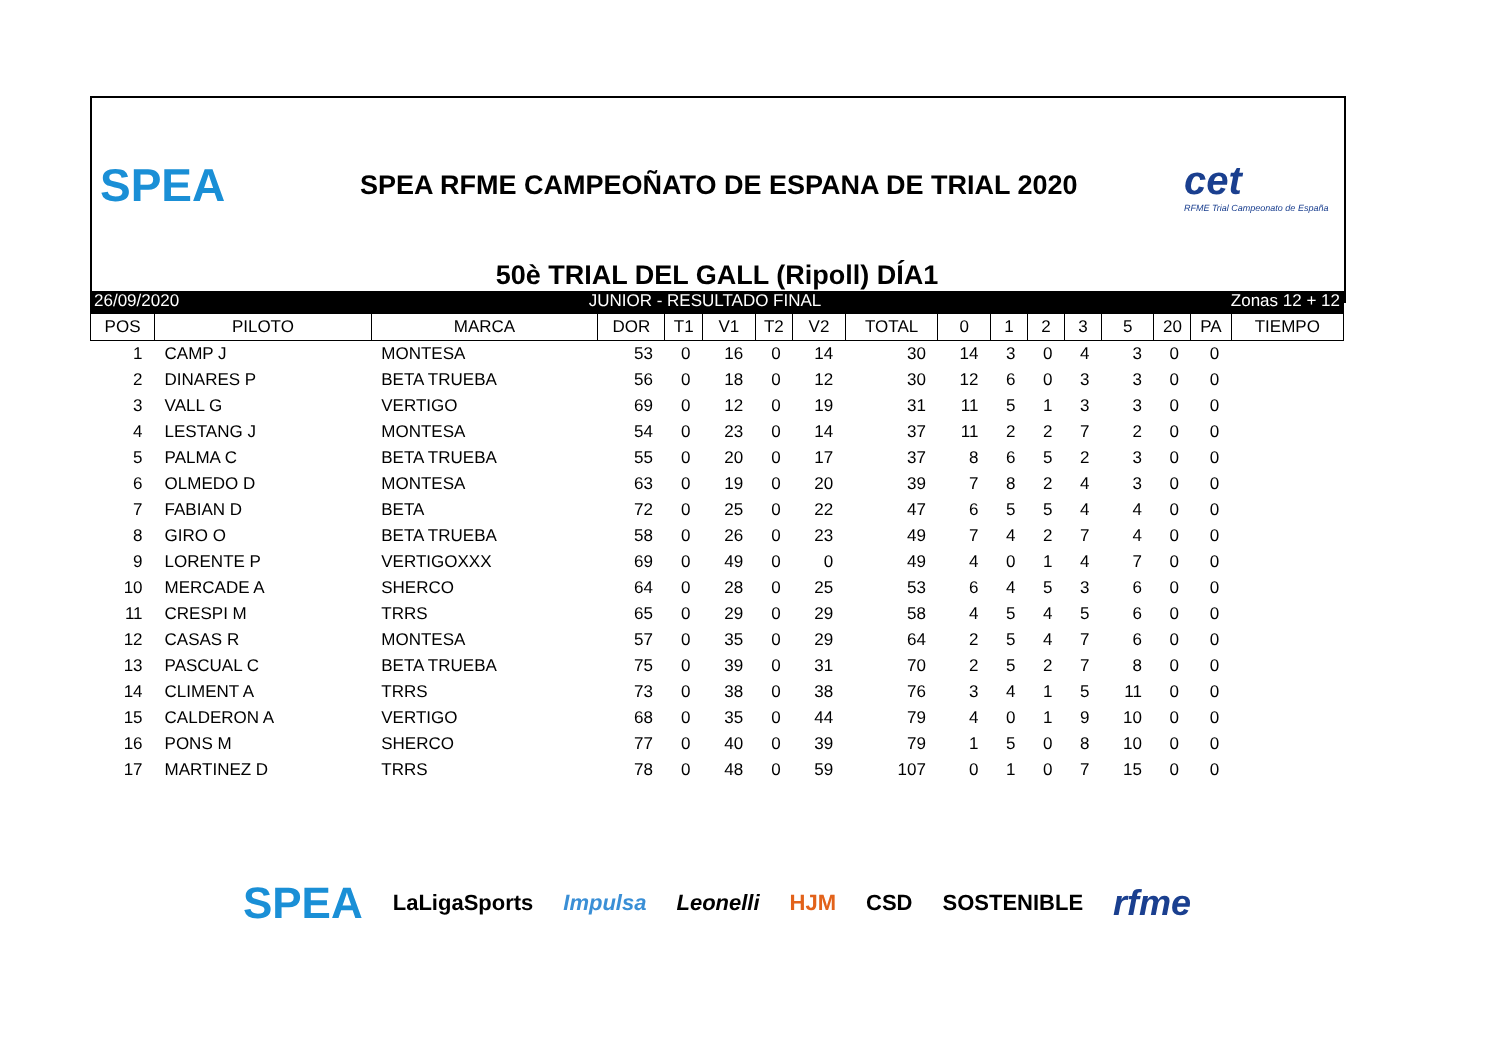SPEA
SPEA RFME CAMPEOÑATO DE ESPANA DE TRIAL 2020
cet
RFME Trial Campeonato de España
50è TRIAL DEL GALL (Ripoll) DÍA1
26/09/2020 JUNIOR - RESULTADO FINAL Zonas 12 + 12
| POS | PILOTO | MARCA | DOR | T1 | V1 | T2 | V2 | TOTAL | 0 | 1 | 2 | 3 | 5 | 20 | PA | TIEMPO |
| --- | --- | --- | --- | --- | --- | --- | --- | --- | --- | --- | --- | --- | --- | --- | --- | --- |
| 1 | CAMP J | MONTESA | 53 | 0 | 16 | 0 | 14 | 30 | 14 | 3 | 0 | 4 | 3 | 0 | 0 | |
| 2 | DINARES P | BETA TRUEBA | 56 | 0 | 18 | 0 | 12 | 30 | 12 | 6 | 0 | 3 | 3 | 0 | 0 | |
| 3 | VALL G | VERTIGO | 69 | 0 | 12 | 0 | 19 | 31 | 11 | 5 | 1 | 3 | 3 | 0 | 0 | |
| 4 | LESTANG J | MONTESA | 54 | 0 | 23 | 0 | 14 | 37 | 11 | 2 | 2 | 7 | 2 | 0 | 0 | |
| 5 | PALMA C | BETA TRUEBA | 55 | 0 | 20 | 0 | 17 | 37 | 8 | 6 | 5 | 2 | 3 | 0 | 0 | |
| 6 | OLMEDO D | MONTESA | 63 | 0 | 19 | 0 | 20 | 39 | 7 | 8 | 2 | 4 | 3 | 0 | 0 | |
| 7 | FABIAN D | BETA | 72 | 0 | 25 | 0 | 22 | 47 | 6 | 5 | 5 | 4 | 4 | 0 | 0 | |
| 8 | GIRO O | BETA TRUEBA | 58 | 0 | 26 | 0 | 23 | 49 | 7 | 4 | 2 | 7 | 4 | 0 | 0 | |
| 9 | LORENTE P | VERTIGOXXX | 69 | 0 | 49 | 0 | 0 | 49 | 4 | 0 | 1 | 4 | 7 | 0 | 0 | |
| 10 | MERCADE A | SHERCO | 64 | 0 | 28 | 0 | 25 | 53 | 6 | 4 | 5 | 3 | 6 | 0 | 0 | |
| 11 | CRESPI M | TRRS | 65 | 0 | 29 | 0 | 29 | 58 | 4 | 5 | 4 | 5 | 6 | 0 | 0 | |
| 12 | CASAS R | MONTESA | 57 | 0 | 35 | 0 | 29 | 64 | 2 | 5 | 4 | 7 | 6 | 0 | 0 | |
| 13 | PASCUAL C | BETA TRUEBA | 75 | 0 | 39 | 0 | 31 | 70 | 2 | 5 | 2 | 7 | 8 | 0 | 0 | |
| 14 | CLIMENT A | TRRS | 73 | 0 | 38 | 0 | 38 | 76 | 3 | 4 | 1 | 5 | 11 | 0 | 0 | |
| 15 | CALDERON A | VERTIGO | 68 | 0 | 35 | 0 | 44 | 79 | 4 | 0 | 1 | 9 | 10 | 0 | 0 | |
| 16 | PONS M | SHERCO | 77 | 0 | 40 | 0 | 39 | 79 | 1 | 5 | 0 | 8 | 10 | 0 | 0 | |
| 17 | MARTINEZ D | TRRS | 78 | 0 | 48 | 0 | 59 | 107 | 0 | 1 | 0 | 7 | 15 | 0 | 0 | |
SPEA LaLigaSports Impulsa Leonelli HJM CSD SOSTENIBLE rfme